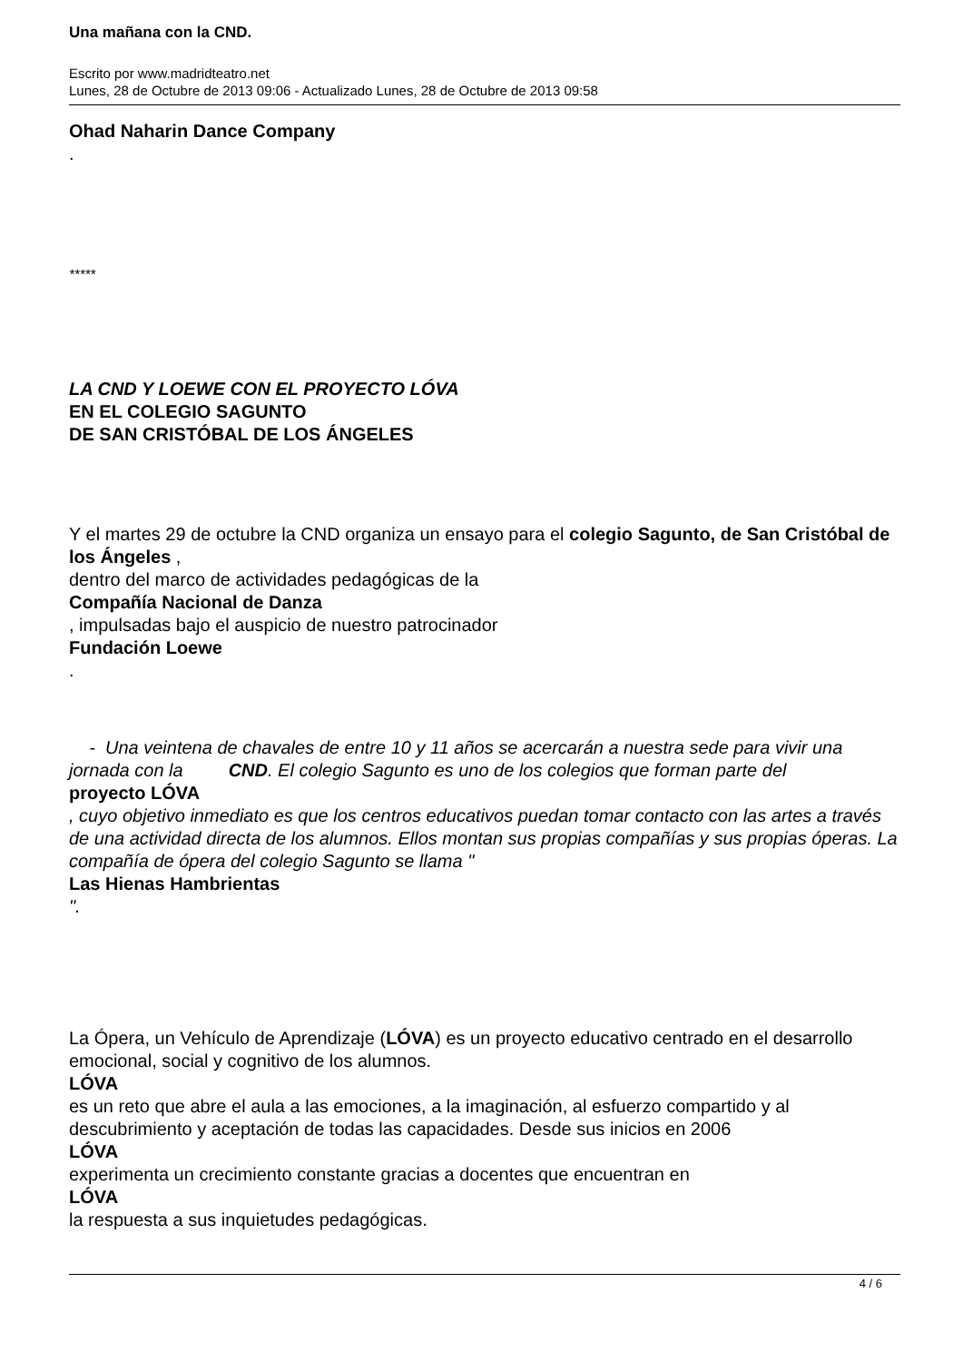Una mañana con la CND.
Escrito por www.madridteatro.net
Lunes, 28 de Octubre de 2013 09:06 - Actualizado Lunes, 28 de Octubre de 2013 09:58
Ohad Naharin Dance Company
.
*****
LA CND Y LOEWE CON EL PROYECTO LÓVA
EN EL COLEGIO SAGUNTO
DE SAN CRISTÓBAL DE LOS ÁNGELES
Y el martes 29 de octubre la CND organiza un ensayo para el colegio Sagunto, de San Cristóbal de los Ángeles ,
dentro del marco de actividades pedagógicas de la
Compañía Nacional de Danza
, impulsadas bajo el auspicio de nuestro patrocinador
Fundación Loewe
.
- Una veintena de chavales de entre 10 y 11 años se acercarán a nuestra sede para vivir una jornada con la CND. El colegio Sagunto es uno de los colegios que forman parte del
proyecto LÓVA
, cuyo objetivo inmediato es que los centros educativos puedan tomar contacto con las artes a través de una actividad directa de los alumnos. Ellos montan sus propias compañías y sus propias óperas. La compañía de ópera del colegio Sagunto se llama "
Las Hienas Hambrientas
".
La Ópera, un Vehículo de Aprendizaje (LÓVA) es un proyecto educativo centrado en el desarrollo emocional, social y cognitivo de los alumnos.
LÓVA
es un reto que abre el aula a las emociones, a la imaginación, al esfuerzo compartido y al descubrimiento y aceptación de todas las capacidades. Desde sus inicios en 2006
LÓVA
experimenta un crecimiento constante gracias a docentes que encuentran en
LÓVA
la respuesta a sus inquietudes pedagógicas.
4 / 6